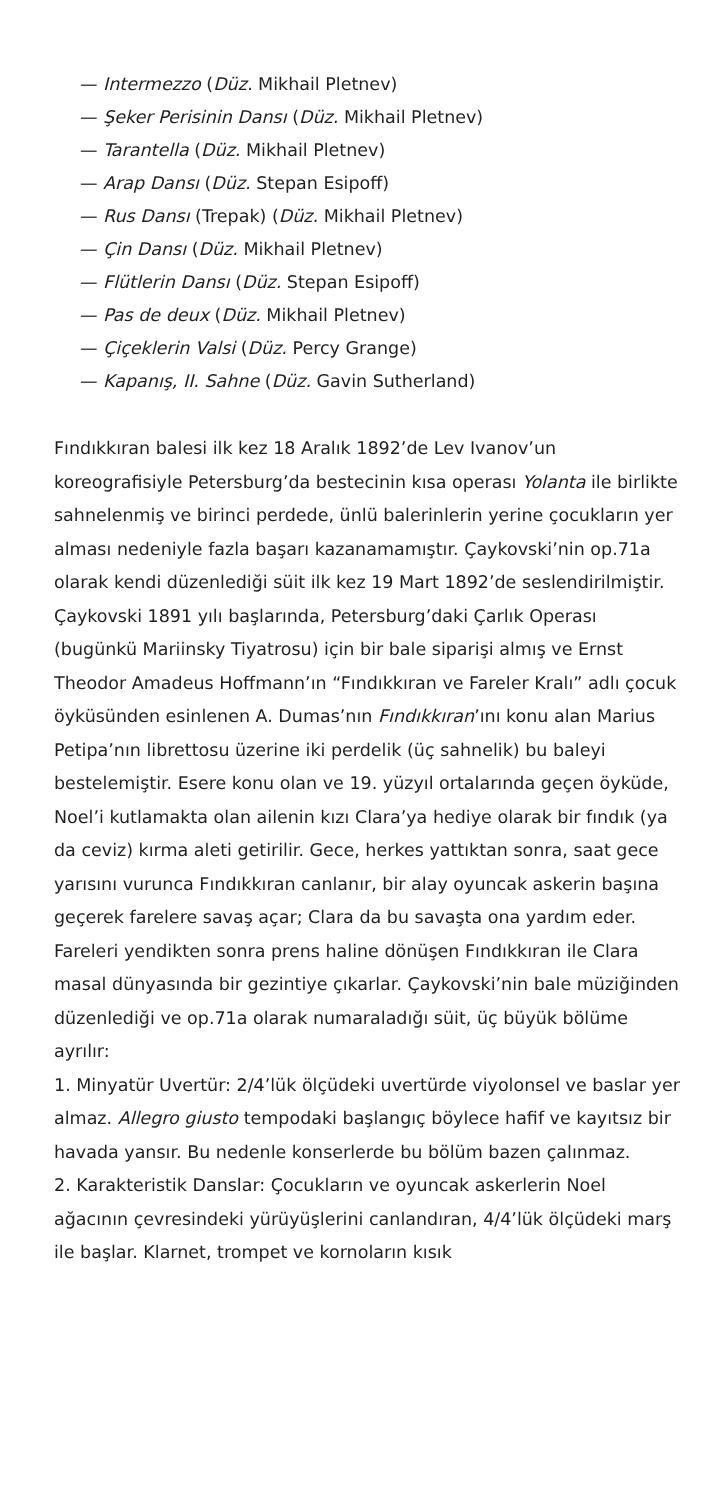— Intermezzo (Düz. Mikhail Pletnev)
— Şeker Perisinin Dansı (Düz. Mikhail Pletnev)
— Tarantella (Düz. Mikhail Pletnev)
— Arap Dansı (Düz. Stepan Esipoff)
— Rus Dansı (Trepak) (Düz. Mikhail Pletnev)
— Çin Dansı (Düz. Mikhail Pletnev)
— Flütlerin Dansı (Düz. Stepan Esipoff)
— Pas de deux (Düz. Mikhail Pletnev)
— Çiçeklerin Valsi (Düz. Percy Grange)
— Kapanış, II. Sahne (Düz. Gavin Sutherland)
Fındıkkıran balesi ilk kez 18 Aralık 1892’de Lev Ivanov’un koreografisiyle Petersburg’da bestecinin kısa operası Yolanta ile birlikte sahnelenmiş ve birinci perdede, ünlü balerinlerin yerine çocukların yer alması nedeniyle fazla başarı kazanamamıştır. Çaykovski’nin op.71a olarak kendi düzenlediği süit ilk kez 19 Mart 1892’de seslendirilmiştir.
Çaykovski 1891 yılı başlarında, Petersburg’daki Çarlık Operası (bugünkü Mariinsky Tiyatrosu) için bir bale siparişi almış ve Ernst Theodor Amadeus Hoffmann’ın “Fındıkkıran ve Fareler Kralı” adlı çocuk öyküsünden esinlenen A. Dumas’nın Fındıkkıran’ını konu alan Marius Petipa’nın librettosu üzerine iki perdelik (üç sahnelik) bu baleyi bestelemiştir. Esere konu olan ve 19. yüzyıl ortalarında geçen öyküde, Noel’i kutlamakta olan ailenin kızı Clara’ya hediye olarak bir fındık (ya da ceviz) kırma aleti getirilir. Gece, herkes yattıktan sonra, saat gece yarısını vurunca Fındıkkıran canlanır, bir alay oyuncak askerin başına geçerek farelere savaş açar; Clara da bu savaşta ona yardım eder. Fareleri yendikten sonra prens haline dönüşen Fındıkkıran ile Clara masal dünyasında bir gezintiye çıkarlar. Çaykovski’nin bale müziğinden düzenlediği ve op.71a olarak numaraladığı süit, üç büyük bölüme ayrılır:
1. Minyatür Uvertür: 2/4’lük ölçüdeki uvertürde viyolonsel ve baslar yer almaz. Allegro giusto tempodaki başlangıç böylece hafif ve kayıtsız bir havada yansır. Bu nedenle konserlerde bu bölüm bazen çalınmaz.
2. Karakteristik Danslar: Çocukların ve oyuncak askerlerin Noel ağacının çevresindeki yürüyüşlerini canlandıran, 4/4’lük ölçüdeki marş ile başlar. Klarnet, trompet ve kornoların kısık